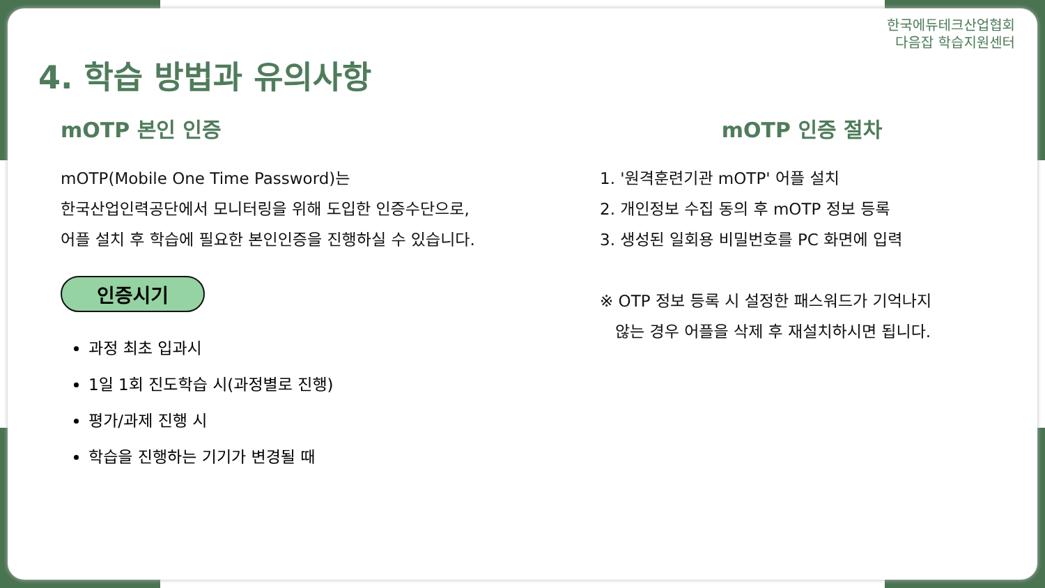한국에듀테크산업협회
다음잡 학습지원센터
4. 학습 방법과 유의사항
mOTP 본인 인증
mOTP(Mobile One Time Password)는
한국산업인력공단에서 모니터링을 위해 도입한 인증수단으로,
어플 설치 후 학습에 필요한 본인인증을 진행하실 수 있습니다.
인증시기
과정 최초 입과시
1일 1회 진도학습 시(과정별로 진행)
평가/과제 진행 시
학습을 진행하는 기기가 변경될 때
mOTP 인증 절차
1. '원격훈련기관 mOTP' 어플 설치
2. 개인정보 수집 동의 후 mOTP 정보 등록
3. 생성된 일회용 비밀번호를 PC 화면에 입력
※ OTP 정보 등록 시 설정한 패스워드가 기억나지
않는 경우 어플을 삭제 후 재설치하시면 됩니다.